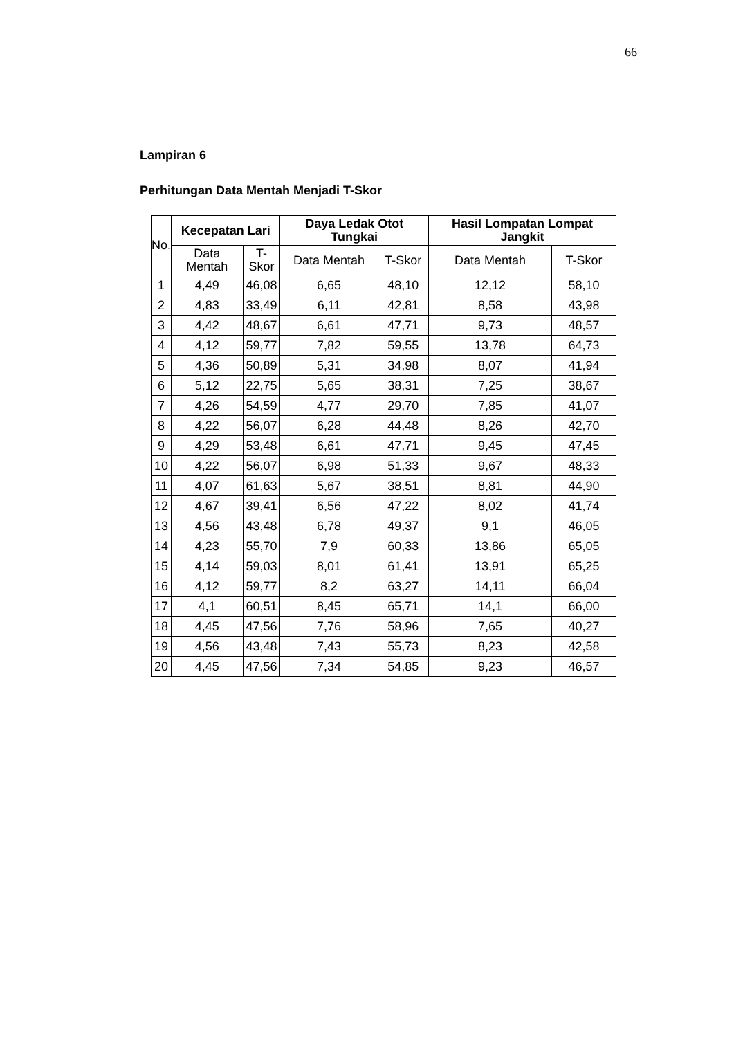66
Lampiran 6
Perhitungan Data Mentah Menjadi T-Skor
| No. | Kecepatan Lari | | Daya Ledak Otot Tungkai | | Hasil Lompatan Lompat Jangkit | |
| --- | --- | --- | --- | --- | --- | --- |
| | Data Mentah | T-Skor | Data Mentah | T-Skor | Data Mentah | T-Skor |
| 1 | 4,49 | 46,08 | 6,65 | 48,10 | 12,12 | 58,10 |
| 2 | 4,83 | 33,49 | 6,11 | 42,81 | 8,58 | 43,98 |
| 3 | 4,42 | 48,67 | 6,61 | 47,71 | 9,73 | 48,57 |
| 4 | 4,12 | 59,77 | 7,82 | 59,55 | 13,78 | 64,73 |
| 5 | 4,36 | 50,89 | 5,31 | 34,98 | 8,07 | 41,94 |
| 6 | 5,12 | 22,75 | 5,65 | 38,31 | 7,25 | 38,67 |
| 7 | 4,26 | 54,59 | 4,77 | 29,70 | 7,85 | 41,07 |
| 8 | 4,22 | 56,07 | 6,28 | 44,48 | 8,26 | 42,70 |
| 9 | 4,29 | 53,48 | 6,61 | 47,71 | 9,45 | 47,45 |
| 10 | 4,22 | 56,07 | 6,98 | 51,33 | 9,67 | 48,33 |
| 11 | 4,07 | 61,63 | 5,67 | 38,51 | 8,81 | 44,90 |
| 12 | 4,67 | 39,41 | 6,56 | 47,22 | 8,02 | 41,74 |
| 13 | 4,56 | 43,48 | 6,78 | 49,37 | 9,1 | 46,05 |
| 14 | 4,23 | 55,70 | 7,9 | 60,33 | 13,86 | 65,05 |
| 15 | 4,14 | 59,03 | 8,01 | 61,41 | 13,91 | 65,25 |
| 16 | 4,12 | 59,77 | 8,2 | 63,27 | 14,11 | 66,04 |
| 17 | 4,1 | 60,51 | 8,45 | 65,71 | 14,1 | 66,00 |
| 18 | 4,45 | 47,56 | 7,76 | 58,96 | 7,65 | 40,27 |
| 19 | 4,56 | 43,48 | 7,43 | 55,73 | 8,23 | 42,58 |
| 20 | 4,45 | 47,56 | 7,34 | 54,85 | 9,23 | 46,57 |